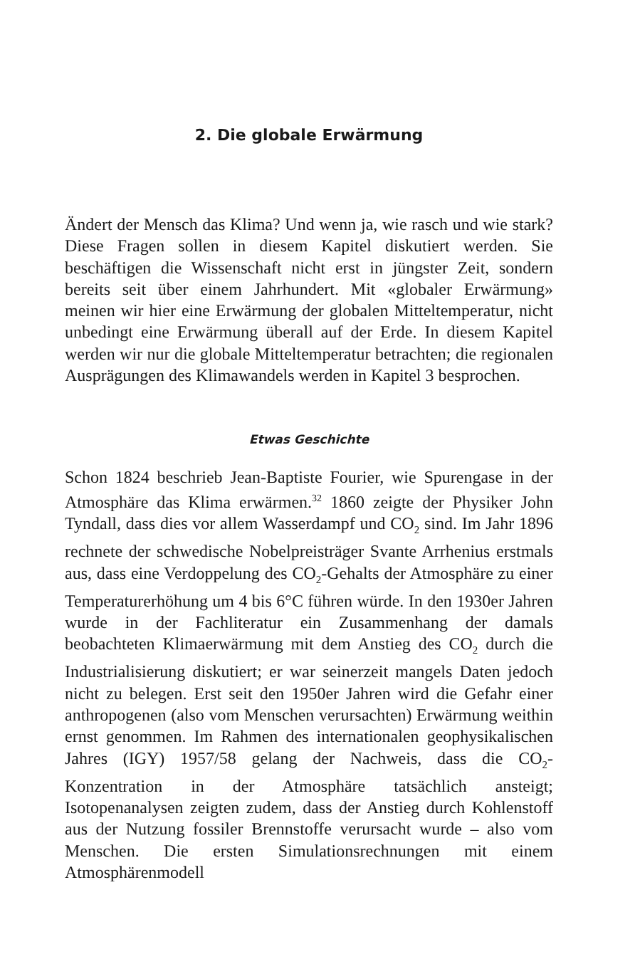2. Die globale Erwärmung
Ändert der Mensch das Klima? Und wenn ja, wie rasch und wie stark? Diese Fragen sollen in diesem Kapitel diskutiert werden. Sie beschäftigen die Wissenschaft nicht erst in jüngster Zeit, sondern bereits seit über einem Jahrhundert. Mit «globaler Erwärmung» meinen wir hier eine Erwärmung der globalen Mitteltemperatur, nicht unbedingt eine Erwärmung überall auf der Erde. In diesem Kapitel werden wir nur die globale Mitteltemperatur betrachten; die regionalen Ausprägungen des Klimawandels werden in Kapitel 3 besprochen.
Etwas Geschichte
Schon 1824 beschrieb Jean-Baptiste Fourier, wie Spurengase in der Atmosphäre das Klima erwärmen.<sup>32</sup> 1860 zeigte der Physiker John Tyndall, dass dies vor allem Wasserdampf und CO<sub>2</sub> sind. Im Jahr 1896 rechnete der schwedische Nobelpreisträger Svante Arrhenius erstmals aus, dass eine Verdoppelung des CO<sub>2</sub>-Gehalts der Atmosphäre zu einer Temperaturerhöhung um 4 bis 6°C führen würde. In den 1930er Jahren wurde in der Fachliteratur ein Zusammenhang der damals beobachteten Klimaerwärmung mit dem Anstieg des CO<sub>2</sub> durch die Industrialisierung diskutiert; er war seinerzeit mangels Daten jedoch nicht zu belegen. Erst seit den 1950er Jahren wird die Gefahr einer anthropogenen (also vom Menschen verursachten) Erwärmung weithin ernst genommen. Im Rahmen des internationalen geophysikalischen Jahres (IGY) 1957/58 gelang der Nachweis, dass die CO<sub>2</sub>-Konzentration in der Atmosphäre tatsächlich ansteigt; Isotopenanalysen zeigten zudem, dass der Anstieg durch Kohlenstoff aus der Nutzung fossiler Brennstoffe verursacht wurde – also vom Menschen. Die ersten Simulationsrechnungen mit einem Atmosphärenmodell